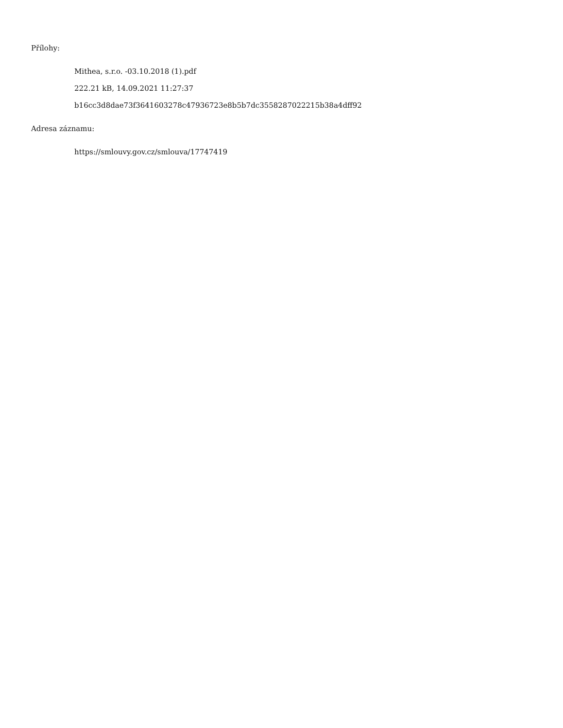Přílohy:
Mithea, s.r.o. -03.10.2018 (1).pdf
222.21 kB, 14.09.2021 11:27:37
b16cc3d8dae73f3641603278c47936723e8b5b7dc3558287022215b38a4dff92
Adresa záznamu:
https://smlouvy.gov.cz/smlouva/17747419